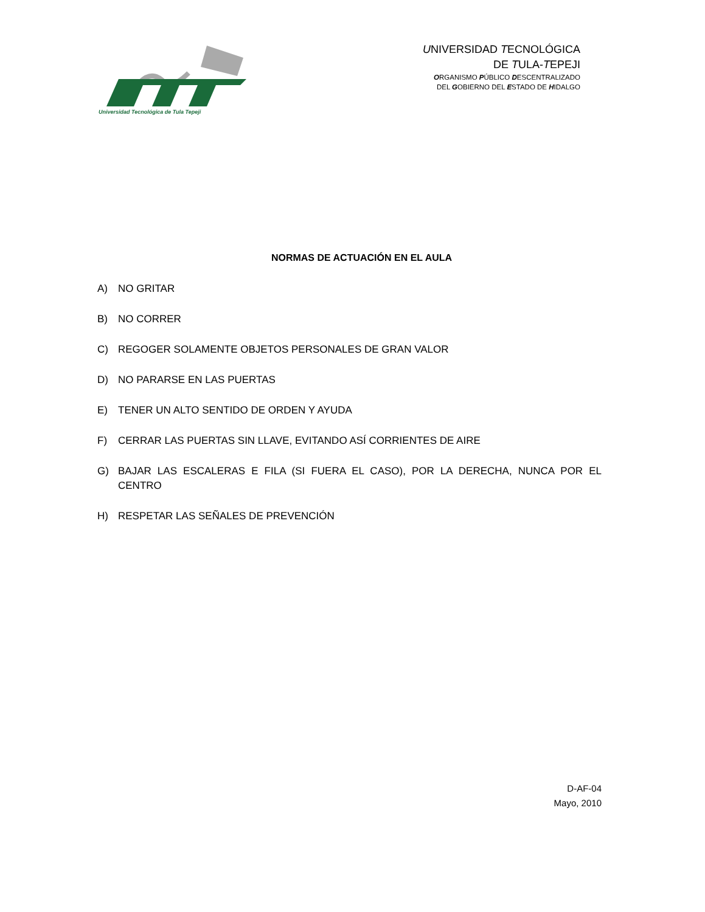Universidad Tecnológica de Tula Tepeji
UNIVERSIDAD TECNOLÓGICA
DE TULA-TEPEJI
ORGANISMO PÚBLICO DESCENTRALIZADO
DEL GOBIERNO DEL ESTADO DE HIDALGO
NORMAS DE ACTUACIÓN EN EL AULA
A) NO GRITAR
B) NO CORRER
C) REGOGER SOLAMENTE OBJETOS PERSONALES DE GRAN VALOR
D) NO PARARSE EN LAS PUERTAS
E) TENER UN ALTO SENTIDO DE ORDEN Y AYUDA
F) CERRAR LAS PUERTAS SIN LLAVE, EVITANDO ASÍ CORRIENTES DE AIRE
G) BAJAR LAS ESCALERAS E FILA (SI FUERA EL CASO), POR LA DERECHA, NUNCA POR EL CENTRO
H) RESPETAR LAS SEÑALES DE PREVENCIÓN
D-AF-04
Mayo, 2010